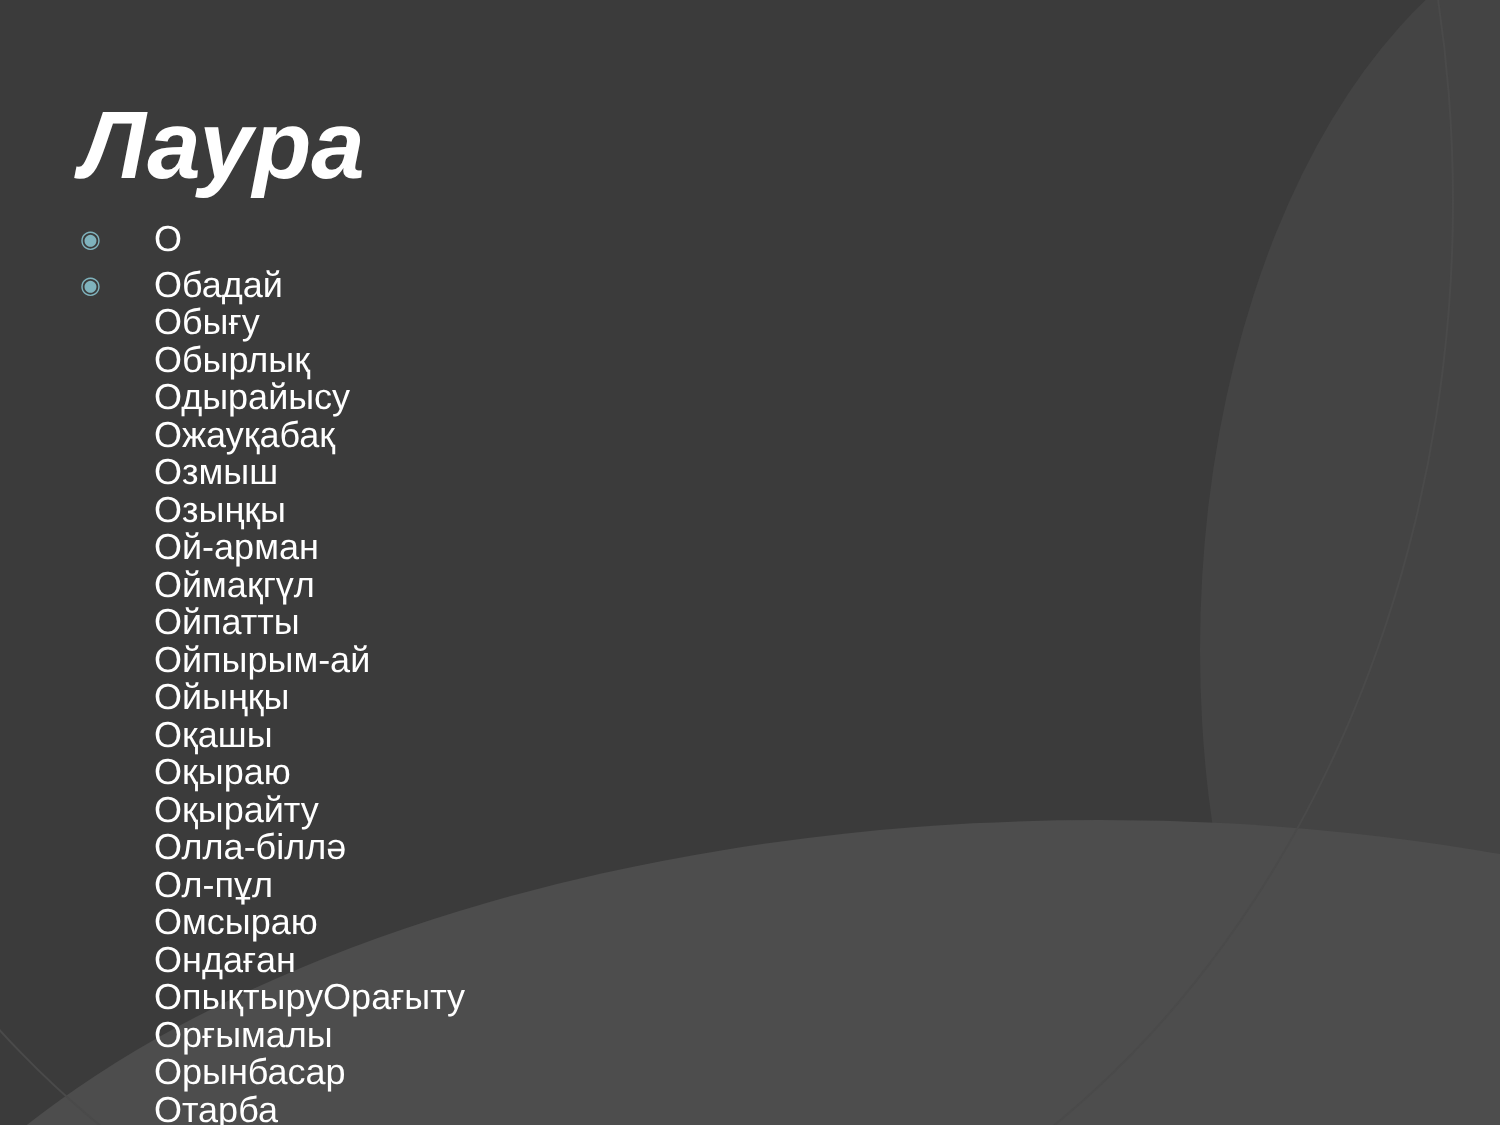Лаура
◉ О
◉ Обадай
Обығу
Обырлық
Одырайысу
Ожауқабақ
Озмыш
Озыңқы
Ой-арман
Оймақгүл
Ойпатты
Ойпырым-ай
Ойыңқы
Оқашы
Оқыраю
Оқырайту
Олла-біллә
Ол-пұл
Омсыраю
Ондаған
ОпықтыруОрағыту
Орғымалы
Орынбасар
Отарба